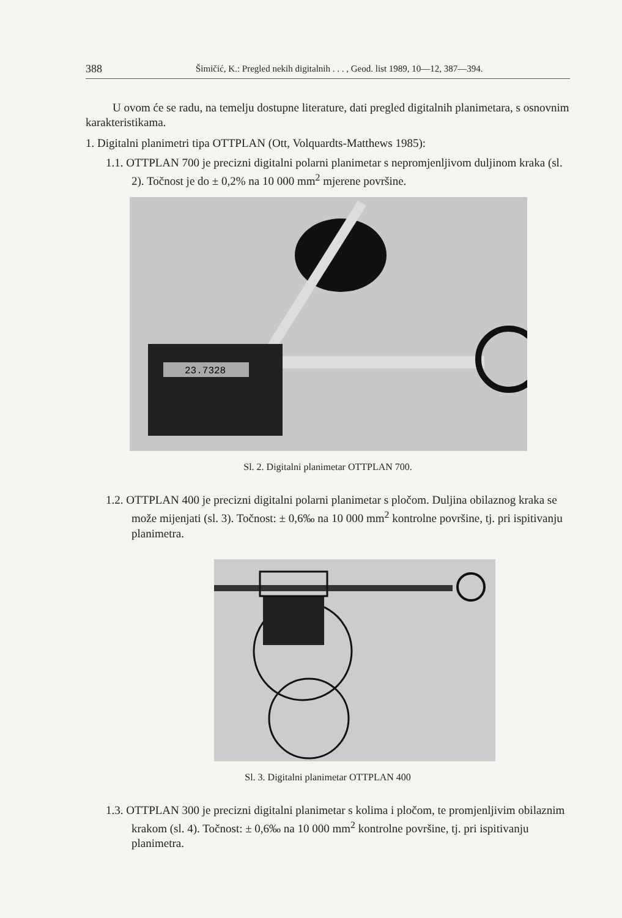388 Šimičić, K.: Pregled nekih digitalnih . . . , Geod. list 1989, 10—12, 387—394.
U ovom će se radu, na temelju dostupne literature, dati pregled digitalnih planimetara, s osnovnim karakteristikama.
1. Digitalni planimetri tipa OTTPLAN (Ott, Volquardts-Matthews 1985):
1.1. OTTPLAN 700 je precizni digitalni polarni planimetar s nepromjenljivom duljinom kraka (sl. 2). Točnost je do ± 0,2% na 10 000 mm<sup>2</sup> mjerene površine.
23.7328
Sl. 2. Digitalni planimetar OTTPLAN 700.
1.2. OTTPLAN 400 je precizni digitalni polarni planimetar s pločom. Duljina obilaznog kraka se može mijenjati (sl. 3). Točnost: ± 0,6‰ na 10 000 mm<sup>2</sup> kontrolne površine, tj. pri ispitivanju planimetra.
Sl. 3. Digitalni planimetar OTTPLAN 400
1.3. OTTPLAN 300 je precizni digitalni planimetar s kolima i pločom, te promjenljivim obilaznim krakom (sl. 4). Točnost: ± 0,6‰ na 10 000 mm<sup>2</sup> kontrolne površine, tj. pri ispitivanju planimetra.